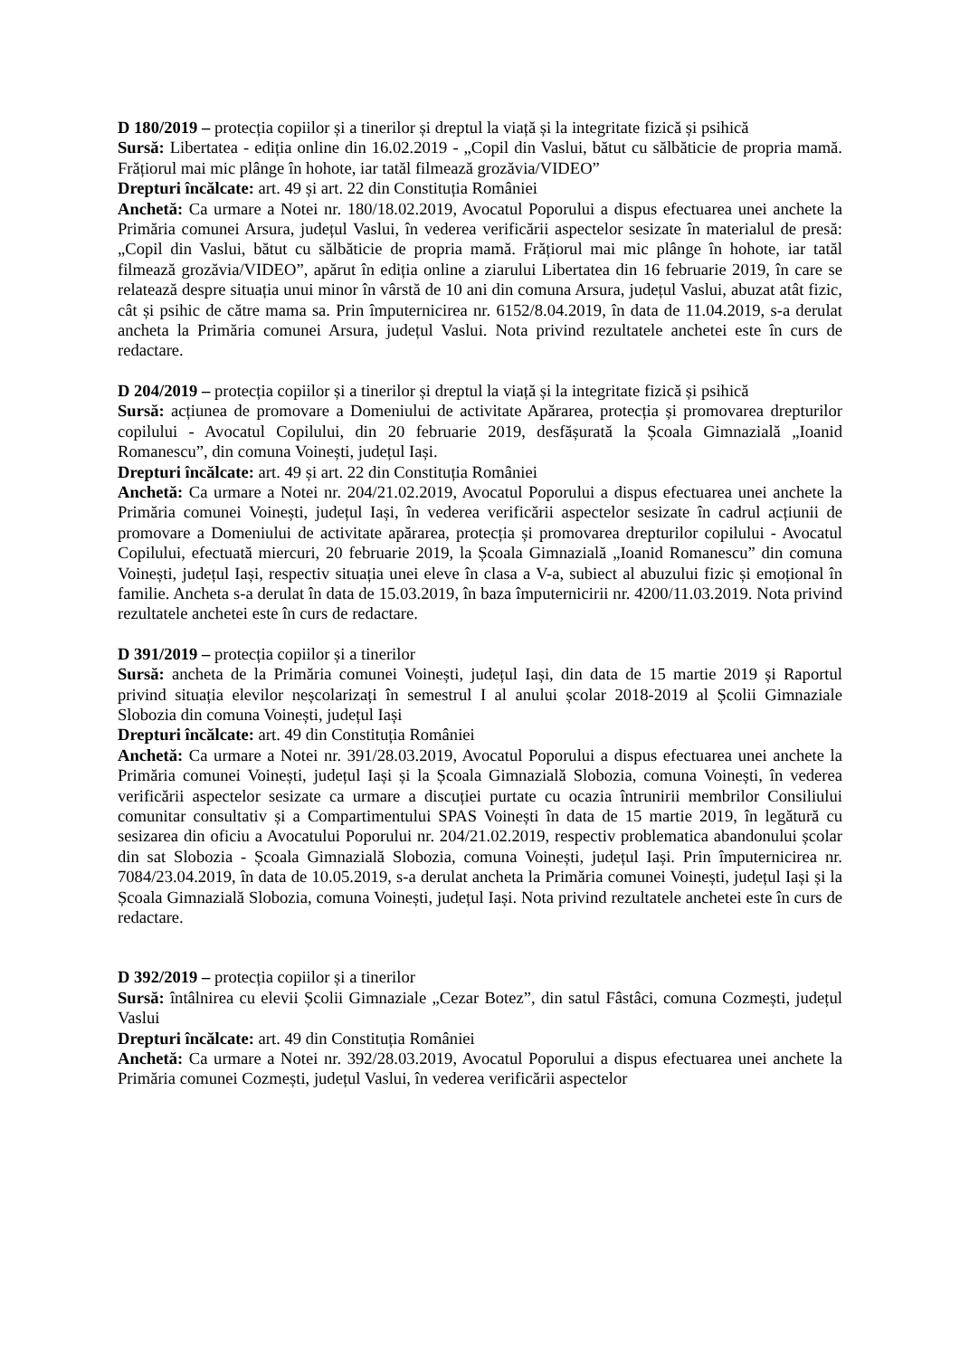D 180/2019 – protecția copiilor și a tinerilor și dreptul la viață și la integritate fizică și psihică
Sursă: Libertatea - ediția online din 16.02.2019 - „Copil din Vaslui, bătut cu sălbăticie de propria mamă. Frățiorul mai mic plânge în hohote, iar tatăl filmează grozăvia/VIDEO”
Drepturi încălcate: art. 49 și art. 22 din Constituția României
Anchetă: Ca urmare a Notei nr. 180/18.02.2019, Avocatul Poporului a dispus efectuarea unei anchete la Primăria comunei Arsura, județul Vaslui, în vederea verificării aspectelor sesizate în materialul de presă: „Copil din Vaslui, bătut cu sălbăticie de propria mamă. Frățiorul mai mic plânge în hohote, iar tatăl filmează grozăvia/VIDEO”, apărut în ediția online a ziarului Libertatea din 16 februarie 2019, în care se relatează despre situația unui minor în vârstă de 10 ani din comuna Arsura, județul Vaslui, abuzat atât fizic, cât și psihic de către mama sa. Prin împuternicirea nr. 6152/8.04.2019, în data de 11.04.2019, s-a derulat ancheta la Primăria comunei Arsura, județul Vaslui. Nota privind rezultatele anchetei este în curs de redactare.
D 204/2019 – protecția copiilor și a tinerilor și dreptul la viață și la integritate fizică și psihică
Sursă: acțiunea de promovare a Domeniului de activitate Apărarea, protecția și promovarea drepturilor copilului - Avocatul Copilului, din 20 februarie 2019, desfășurată la Școala Gimnazială „Ioanid Romanescu”, din comuna Voinești, județul Iași.
Drepturi încălcate: art. 49 și art. 22 din Constituția României
Anchetă: Ca urmare a Notei nr. 204/21.02.2019, Avocatul Poporului a dispus efectuarea unei anchete la Primăria comunei Voinești, județul Iași, în vederea verificării aspectelor sesizate în cadrul acțiunii de promovare a Domeniului de activitate apărarea, protecția și promovarea drepturilor copilului - Avocatul Copilului, efectuată miercuri, 20 februarie 2019, la Școala Gimnazială „Ioanid Romanescu” din comuna Voinești, județul Iași, respectiv situația unei eleve în clasa a V-a, subiect al abuzului fizic și emoțional în familie. Ancheta s-a derulat în data de 15.03.2019, în baza împuternicirii nr. 4200/11.03.2019. Nota privind rezultatele anchetei este în curs de redactare.
D 391/2019 – protecția copiilor și a tinerilor
Sursă: ancheta de la Primăria comunei Voinești, județul Iași, din data de 15 martie 2019 și Raportul privind situația elevilor neșcolarizați în semestrul I al anului școlar 2018-2019 al Școlii Gimnaziale Slobozia din comuna Voinești, județul Iași
Drepturi încălcate: art. 49 din Constituția României
Anchetă: Ca urmare a Notei nr. 391/28.03.2019, Avocatul Poporului a dispus efectuarea unei anchete la Primăria comunei Voinești, județul Iași și la Școala Gimnazială Slobozia, comuna Voinești, în vederea verificării aspectelor sesizate ca urmare a discuției purtate cu ocazia întrunirii membrilor Consiliului comunitar consultativ și a Compartimentului SPAS Voinești în data de 15 martie 2019, în legătură cu sesizarea din oficiu a Avocatului Poporului nr. 204/21.02.2019, respectiv problematica abandonului școlar din sat Slobozia - Școala Gimnazială Slobozia, comuna Voinești, județul Iași. Prin împuternicirea nr. 7084/23.04.2019, în data de 10.05.2019, s-a derulat ancheta la Primăria comunei Voinești, județul Iași și la Școala Gimnazială Slobozia, comuna Voinești, județul Iași. Nota privind rezultatele anchetei este în curs de redactare.
D 392/2019 – protecția copiilor și a tinerilor
Sursă: întâlnirea cu elevii Școlii Gimnaziale „Cezar Botez”, din satul Fâstâci, comuna Cozmești, județul Vaslui
Drepturi încălcate: art. 49 din Constituția României
Anchetă: Ca urmare a Notei nr. 392/28.03.2019, Avocatul Poporului a dispus efectuarea unei anchete la Primăria comunei Cozmești, județul Vaslui, în vederea verificării aspectelor